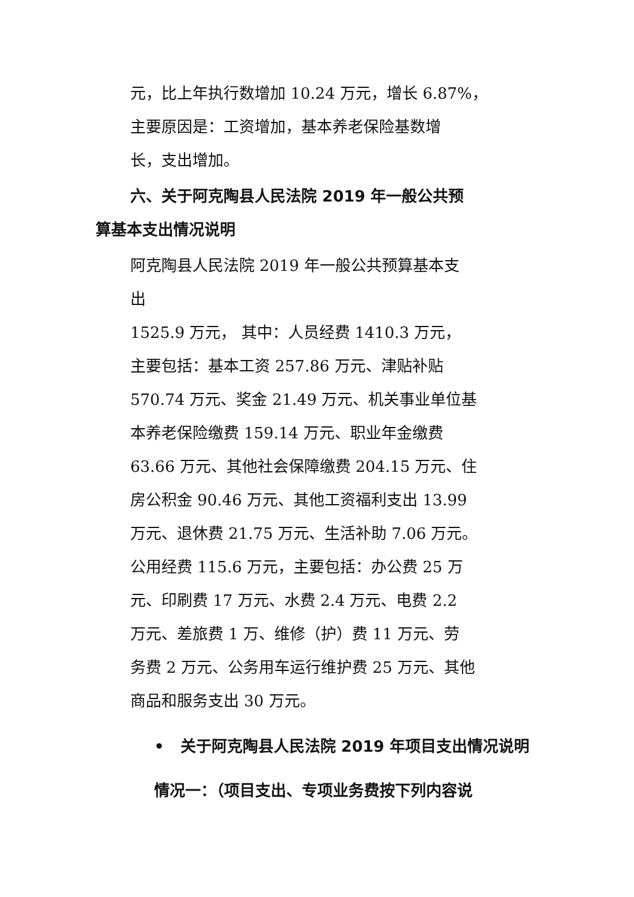元，比上年执行数增加 10.24 万元，增长 6.87%，
主要原因是：工资增加，基本养老保险基数增
长，支出增加。
六、关于阿克陶县人民法院 2019 年一般公共预
算基本支出情况说明
阿克陶县人民法院 2019 年一般公共预算基本支
出
1525.9 万元， 其中：人员经费 1410.3 万元，
主要包括：基本工资 257.86 万元、津贴补贴
570.74 万元、奖金 21.49 万元、机关事业单位基
本养老保险缴费 159.14 万元、职业年金缴费
63.66 万元、其他社会保障缴费 204.15 万元、住
房公积金 90.46 万元、其他工资福利支出 13.99
万元、退休费 21.75 万元、生活补助 7.06 万元。
公用经费 115.6 万元，主要包括：办公费 25 万
元、印刷费 17 万元、水费 2.4 万元、电费 2.2
万元、差旅费 1 万、维修（护）费 11 万元、劳
务费 2 万元、公务用车运行维护费 25 万元、其他
商品和服务支出 30 万元。
• 关于阿克陶县人民法院 2019 年项目支出情况说明
情况一：（项目支出、专项业务费按下列内容说